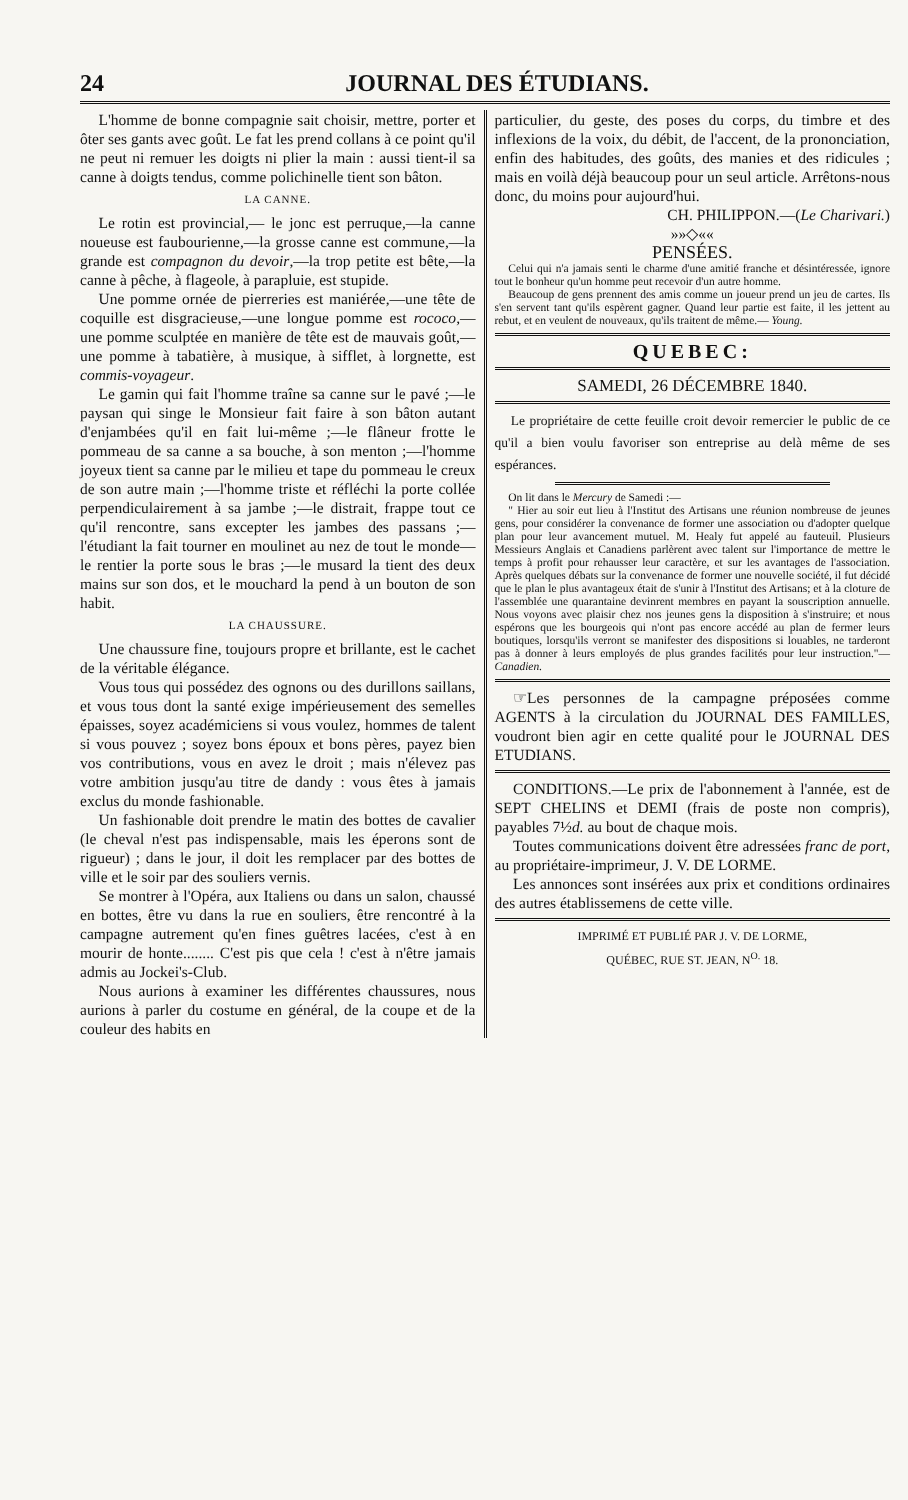24 JOURNAL DES ÉTUDIANS.
L'homme de bonne compagnie sait choisir, mettre, porter et ôter ses gants avec goût. Le fat les prend collans à ce point qu'il ne peut ni remuer les doigts ni plier la main : aussi tient-il sa canne à doigts tendus, comme polichinelle tient son bâton.
LA CANNE.
Le rotin est provincial,— le jonc est perruque,—la canne noueuse est faubourienne,—la grosse canne est commune,—la grande est compagnon du devoir,—la trop petite est bête,—la canne à pêche, à flageole, à parapluie, est stupide.
Une pomme ornée de pierreries est maniérée,—une tête de coquille est disgracieuse,—une longue pomme est rococo,—une pomme sculptée en manière de tête est de mauvais goût,—une pomme à tabatière, à musique, à sifflet, à lorgnette, est commis-voyageur.
Le gamin qui fait l'homme traîne sa canne sur le pavé ;—le paysan qui singe le Monsieur fait faire à son bâton autant d'enjambées qu'il en fait lui-même ;—le flâneur frotte le pommeau de sa canne a sa bouche, à son menton ;—l'homme joyeux tient sa canne par le milieu et tape du pommeau le creux de son autre main ;—l'homme triste et réfléchi la porte collée perpendiculairement à sa jambe ;—le distrait, frappe tout ce qu'il rencontre, sans excepter les jambes des passans ;—l'étudiant la fait tourner en moulinet au nez de tout le monde—le rentier la porte sous le bras ;—le musard la tient des deux mains sur son dos, et le mouchard la pend à un bouton de son habit.
LA CHAUSSURE.
Une chaussure fine, toujours propre et brillante, est le cachet de la véritable élégance.
Vous tous qui possédez des ognons ou des durillons saillans, et vous tous dont la santé exige impérieusement des semelles épaisses, soyez académiciens si vous voulez, hommes de talent si vous pouvez ; soyez bons époux et bons pères, payez bien vos contributions, vous en avez le droit ; mais n'élevez pas votre ambition jusqu'au titre de dandy : vous êtes à jamais exclus du monde fashionable.
Un fashionable doit prendre le matin des bottes de cavalier (le cheval n'est pas indispensable, mais les éperons sont de rigueur) ; dans le jour, il doit les remplacer par des bottes de ville et le soir par des souliers vernis.
Se montrer à l'Opéra, aux Italiens ou dans un salon, chaussé en bottes, être vu dans la rue en souliers, être rencontré à la campagne autrement qu'en fines guêtres lacées, c'est à en mourir de honte........ C'est pis que cela ! c'est à n'être jamais admis au Jockei's-Club.
Nous aurions à examiner les différentes chaussures, nous aurions à parler du costume en général, de la coupe et de la couleur des habits en
particulier, du geste, des poses du corps, du timbre et des inflexions de la voix, du débit, de l'accent, de la prononciation, enfin des habitudes, des goûts, des manies et des ridicules ; mais en voilà déjà beaucoup pour un seul article. Arrêtons-nous donc, du moins pour aujourd'hui.
CH. PHILIPPON.—(Le Charivari.)
»»◇««
PENSÉES.
Celui qui n'a jamais senti le charme d'une amitié franche et désintéressée, ignore tout le bonheur qu'un homme peut recevoir d'un autre homme.
Beaucoup de gens prennent des amis comme un joueur prend un jeu de cartes. Ils s'en servent tant qu'ils espèrent gagner. Quand leur partie est faite, il les jettent au rebut, et en veulent de nouveaux, qu'ils traitent de même.— Young.
QUEBEC:
SAMEDI, 26 DÉCEMBRE 1840.
Le propriétaire de cette feuille croit devoir remercier le public de ce qu'il a bien voulu favoriser son entreprise au delà même de ses espérances.
On lit dans le Mercury de Samedi :—
" Hier au soir eut lieu à l'Institut des Artisans une réunion nombreuse de jeunes gens, pour considérer la convenance de former une association ou d'adopter quelque plan pour leur avancement mutuel. M. Healy fut appelé au fauteuil. Plusieurs Messieurs Anglais et Canadiens parlèrent avec talent sur l'importance de mettre le temps à profit pour rehausser leur caractère, et sur les avantages de l'association. Après quelques débats sur la convenance de former une nouvelle société, il fut décidé que le plan le plus avantageux était de s'unir à l'Institut des Artisans; et à la cloture de l'assemblée une quarantaine devinrent membres en payant la souscription annuelle. Nous voyons avec plaisir chez nos jeunes gens la disposition à s'instruire; et nous espérons que les bourgeois qui n'ont pas encore accédé au plan de fermer leurs boutiques, lorsqu'ils verront se manifester des dispositions si louables, ne tarderont pas à donner à leurs employés de plus grandes facilités pour leur instruction."— Canadien.
☞Les personnes de la campagne préposées comme AGENTS à la circulation du JOURNAL DES FAMILLES, voudront bien agir en cette qualité pour le JOURNAL DES ETUDIANS.
CONDITIONS.—Le prix de l'abonnement à l'année, est de SEPT CHELINS et DEMI (frais de poste non compris), payables 7½d. au bout de chaque mois.
Toutes communications doivent être adressées franc de port, au propriétaire-imprimeur, J. V. DE LORME.
Les annonces sont insérées aux prix et conditions ordinaires des autres établissemens de cette ville.
IMPRIMÉ ET PUBLIÉ PAR J. V. DE LORME,
QUÉBEC, RUE ST. JEAN, N<sup>O.</sup> 18.